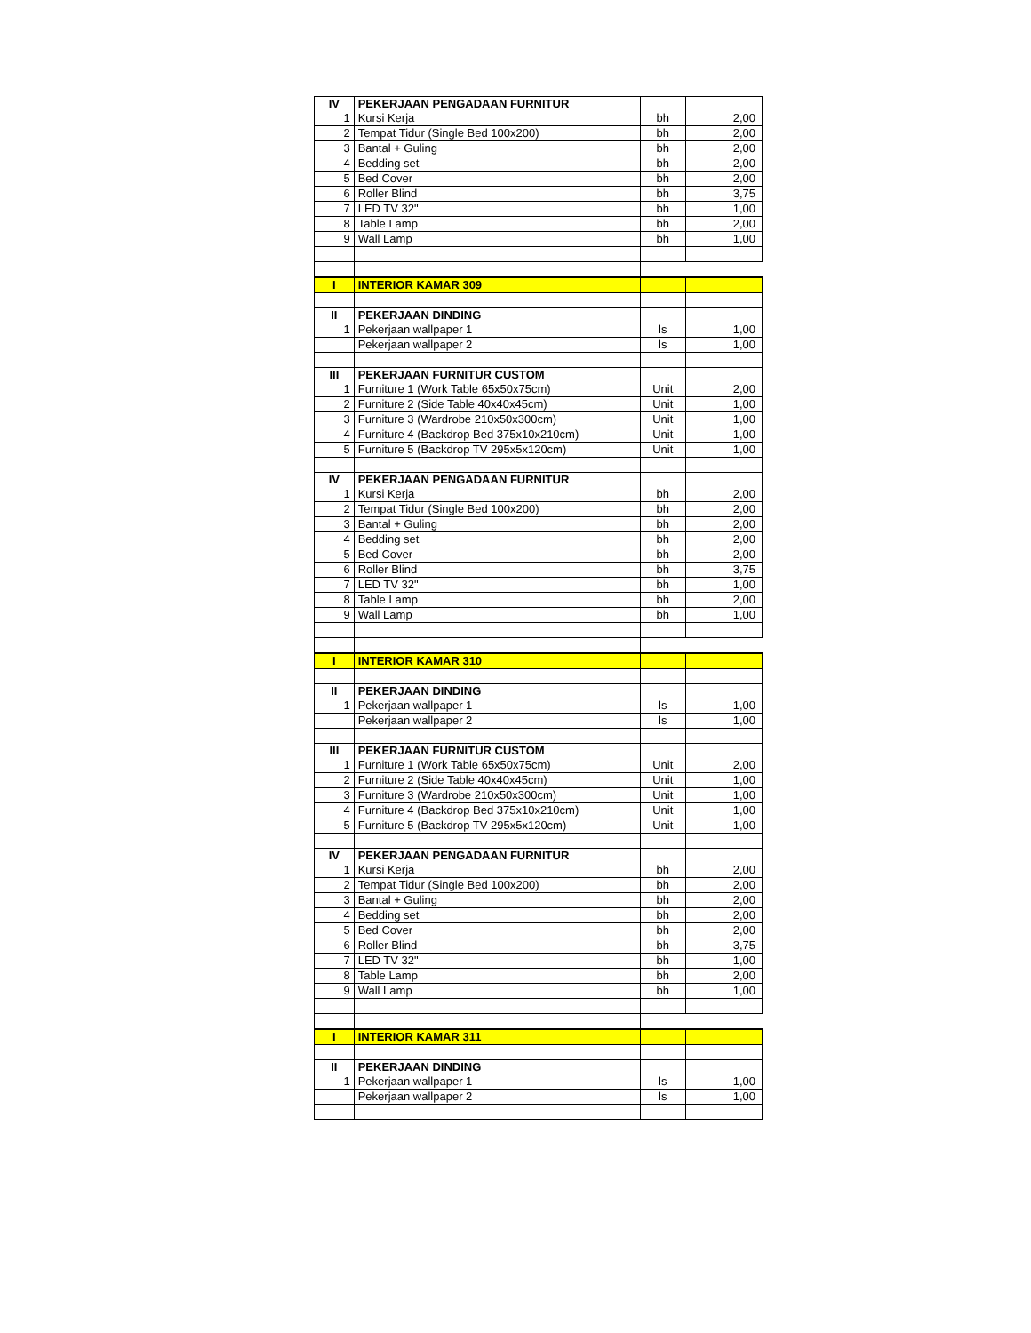| IV | PEKERJAAN PENGADAAN FURNITUR | | |
| 1 | Kursi Kerja | bh | 2,00 |
| 2 | Tempat Tidur (Single Bed 100x200) | bh | 2,00 |
| 3 | Bantal + Guling | bh | 2,00 |
| 4 | Bedding set | bh | 2,00 |
| 5 | Bed Cover | bh | 2,00 |
| 6 | Roller Blind | bh | 3,75 |
| 7 | LED TV 32" | bh | 1,00 |
| 8 | Table Lamp | bh | 2,00 |
| 9 | Wall Lamp | bh | 1,00 |
| I | INTERIOR KAMAR 309 | | |
| II | PEKERJAAN DINDING | | |
| 1 | Pekerjaan wallpaper 1 | ls | 1,00 |
| | Pekerjaan wallpaper 2 | ls | 1,00 |
| III | PEKERJAAN FURNITUR CUSTOM | | |
| 1 | Furniture 1 (Work Table 65x50x75cm) | Unit | 2,00 |
| 2 | Furniture 2 (Side Table 40x40x45cm) | Unit | 1,00 |
| 3 | Furniture 3 (Wardrobe 210x50x300cm) | Unit | 1,00 |
| 4 | Furniture 4 (Backdrop Bed 375x10x210cm) | Unit | 1,00 |
| 5 | Furniture 5 (Backdrop TV 295x5x120cm) | Unit | 1,00 |
| IV | PEKERJAAN PENGADAAN FURNITUR | | |
| 1 | Kursi Kerja | bh | 2,00 |
| 2 | Tempat Tidur (Single Bed 100x200) | bh | 2,00 |
| 3 | Bantal + Guling | bh | 2,00 |
| 4 | Bedding set | bh | 2,00 |
| 5 | Bed Cover | bh | 2,00 |
| 6 | Roller Blind | bh | 3,75 |
| 7 | LED TV 32" | bh | 1,00 |
| 8 | Table Lamp | bh | 2,00 |
| 9 | Wall Lamp | bh | 1,00 |
| I | INTERIOR KAMAR 310 | | |
| II | PEKERJAAN DINDING | | |
| 1 | Pekerjaan wallpaper 1 | ls | 1,00 |
| | Pekerjaan wallpaper 2 | ls | 1,00 |
| III | PEKERJAAN FURNITUR CUSTOM | | |
| 1 | Furniture 1 (Work Table 65x50x75cm) | Unit | 2,00 |
| 2 | Furniture 2 (Side Table 40x40x45cm) | Unit | 1,00 |
| 3 | Furniture 3 (Wardrobe 210x50x300cm) | Unit | 1,00 |
| 4 | Furniture 4 (Backdrop Bed 375x10x210cm) | Unit | 1,00 |
| 5 | Furniture 5 (Backdrop TV 295x5x120cm) | Unit | 1,00 |
| IV | PEKERJAAN PENGADAAN FURNITUR | | |
| 1 | Kursi Kerja | bh | 2,00 |
| 2 | Tempat Tidur (Single Bed 100x200) | bh | 2,00 |
| 3 | Bantal + Guling | bh | 2,00 |
| 4 | Bedding set | bh | 2,00 |
| 5 | Bed Cover | bh | 2,00 |
| 6 | Roller Blind | bh | 3,75 |
| 7 | LED TV 32" | bh | 1,00 |
| 8 | Table Lamp | bh | 2,00 |
| 9 | Wall Lamp | bh | 1,00 |
| I | INTERIOR KAMAR 311 | | |
| II | PEKERJAAN DINDING | | |
| 1 | Pekerjaan wallpaper 1 | ls | 1,00 |
| | Pekerjaan wallpaper 2 | ls | 1,00 |